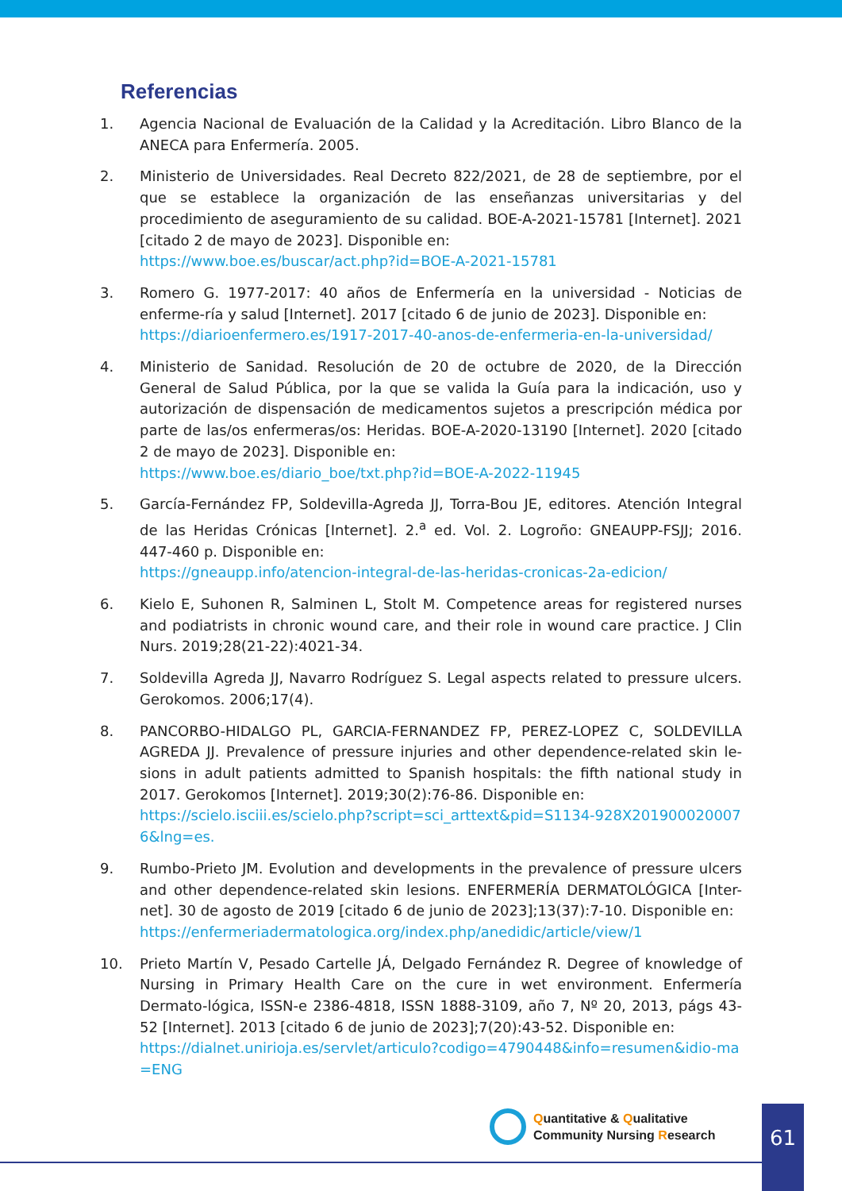Referencias
1. Agencia Nacional de Evaluación de la Calidad y la Acreditación. Libro Blanco de la ANECA para Enfermería. 2005.
2. Ministerio de Universidades. Real Decreto 822/2021, de 28 de septiembre, por el que se establece la organización de las enseñanzas universitarias y del procedimiento de aseguramiento de su calidad. BOE-A-2021-15781 [Internet]. 2021 [citado 2 de mayo de 2023]. Disponible en:
https://www.boe.es/buscar/act.php?id=BOE-A-2021-15781
3. Romero G. 1977-2017: 40 años de Enfermería en la universidad - Noticias de enferme-ría y salud [Internet]. 2017 [citado 6 de junio de 2023]. Disponible en:
https://diarioenfermero.es/1917-2017-40-anos-de-enfermeria-en-la-universidad/
4. Ministerio de Sanidad. Resolución de 20 de octubre de 2020, de la Dirección General de Salud Pública, por la que se valida la Guía para la indicación, uso y autorización de dispensación de medicamentos sujetos a prescripción médica por parte de las/os enfermeras/os: Heridas. BOE-A-2020-13190 [Internet]. 2020 [citado 2 de mayo de 2023]. Disponible en:
https://www.boe.es/diario_boe/txt.php?id=BOE-A-2022-11945
5. García-Fernández FP, Soldevilla-Agreda JJ, Torra-Bou JE, editores. Atención Integral de las Heridas Crónicas [Internet]. 2.<sup>a</sup> ed. Vol. 2. Logroño: GNEAUPP-FSJJ; 2016. 447-460 p. Disponible en:
https://gneaupp.info/atencion-integral-de-las-heridas-cronicas-2a-edicion/
6. Kielo E, Suhonen R, Salminen L, Stolt M. Competence areas for registered nurses and podiatrists in chronic wound care, and their role in wound care practice. J Clin Nurs. 2019;28(21-22):4021-34.
7. Soldevilla Agreda JJ, Navarro Rodríguez S. Legal aspects related to pressure ulcers. Gerokomos. 2006;17(4).
8. PANCORBO-HIDALGO PL, GARCIA-FERNANDEZ FP, PEREZ-LOPEZ C, SOLDEVILLA AGREDA JJ. Prevalence of pressure injuries and other dependence-related skin le-sions in adult patients admitted to Spanish hospitals: the fifth national study in 2017. Gerokomos [Internet]. 2019;30(2):76-86. Disponible en:
https://scielo.isciii.es/scielo.php?script=sci_arttext&pid=S1134-928X2019000200076&lng=es.
9. Rumbo-Prieto JM. Evolution and developments in the prevalence of pressure ulcers and other dependence-related skin lesions. ENFERMERÍA DERMATOLÓGICA [Inter-net]. 30 de agosto de 2019 [citado 6 de junio de 2023];13(37):7-10. Disponible en:
https://enfermeriadermatologica.org/index.php/anedidic/article/view/1
10. Prieto Martín V, Pesado Cartelle JÁ, Delgado Fernández R. Degree of knowledge of Nursing in Primary Health Care on the cure in wet environment. Enfermería Dermato-lógica, ISSN-e 2386-4818, ISSN 1888-3109, año 7, Nº 20, 2013, págs 43-52 [Internet]. 2013 [citado 6 de junio de 2023];7(20):43-52. Disponible en:
https://dialnet.unirioja.es/servlet/articulo?codigo=4790448&info=resumen&idio-ma=ENG
Quantitative & Qualitative
Community Nursing Research
61